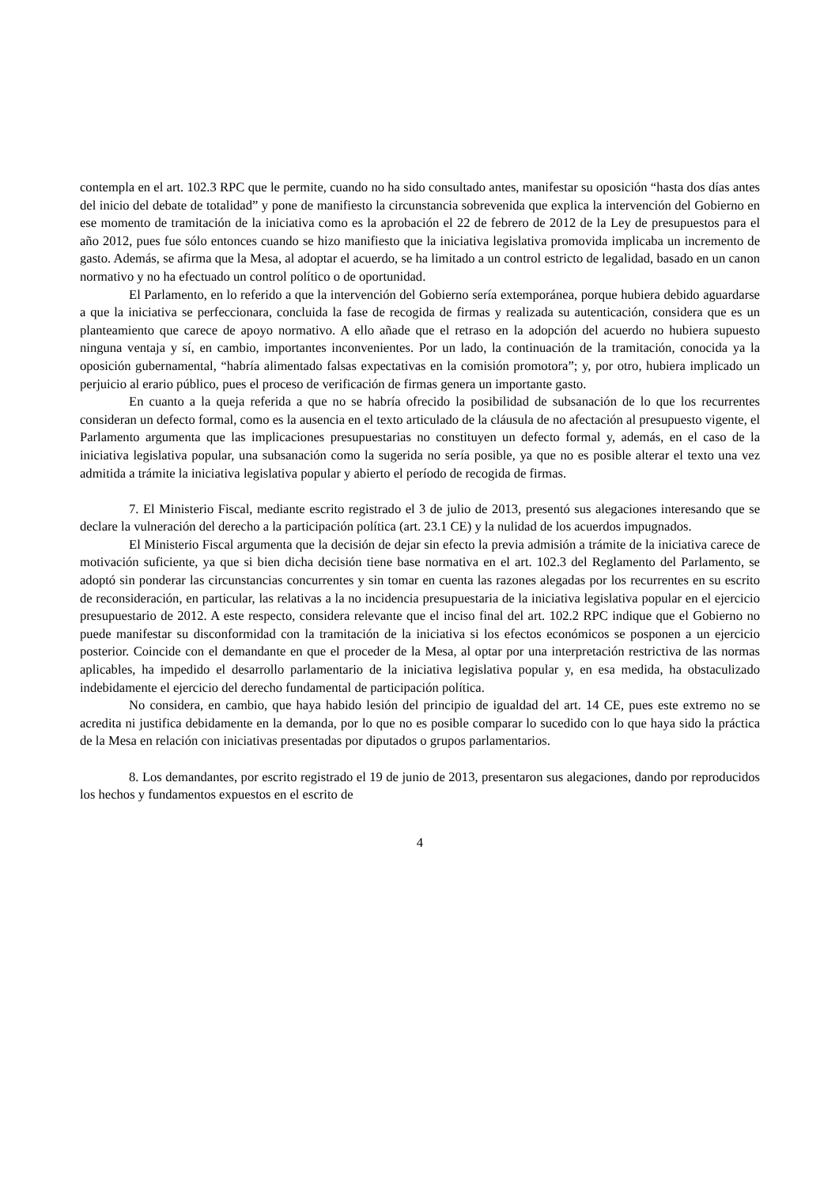contempla en el art. 102.3 RPC que le permite, cuando no ha sido consultado antes, manifestar su oposición “hasta dos días antes del inicio del debate de totalidad” y pone de manifiesto la circunstancia sobrevenida que explica la intervención del Gobierno en ese momento de tramitación de la iniciativa como es la aprobación el 22 de febrero de 2012 de la Ley de presupuestos para el año 2012, pues fue sólo entonces cuando se hizo manifiesto que la iniciativa legislativa promovida implicaba un incremento de gasto. Además, se afirma que la Mesa, al adoptar el acuerdo, se ha limitado a un control estricto de legalidad, basado en un canon normativo y no ha efectuado un control político o de oportunidad.
El Parlamento, en lo referido a que la intervención del Gobierno sería extemporánea, porque hubiera debido aguardarse a que la iniciativa se perfeccionara, concluida la fase de recogida de firmas y realizada su autenticación, considera que es un planteamiento que carece de apoyo normativo. A ello añade que el retraso en la adopción del acuerdo no hubiera supuesto ninguna ventaja y sí, en cambio, importantes inconvenientes. Por un lado, la continuación de la tramitación, conocida ya la oposición gubernamental, “habría alimentado falsas expectativas en la comisión promotora”; y, por otro, hubiera implicado un perjuicio al erario público, pues el proceso de verificación de firmas genera un importante gasto.
En cuanto a la queja referida a que no se habría ofrecido la posibilidad de subsanación de lo que los recurrentes consideran un defecto formal, como es la ausencia en el texto articulado de la cláusula de no afectación al presupuesto vigente, el Parlamento argumenta que las implicaciones presupuestarias no constituyen un defecto formal y, además, en el caso de la iniciativa legislativa popular, una subsanación como la sugerida no sería posible, ya que no es posible alterar el texto una vez admitida a trámite la iniciativa legislativa popular y abierto el período de recogida de firmas.
7. El Ministerio Fiscal, mediante escrito registrado el 3 de julio de 2013, presentó sus alegaciones interesando que se declare la vulneración del derecho a la participación política (art. 23.1 CE) y la nulidad de los acuerdos impugnados.
El Ministerio Fiscal argumenta que la decisión de dejar sin efecto la previa admisión a trámite de la iniciativa carece de motivación suficiente, ya que si bien dicha decisión tiene base normativa en el art. 102.3 del Reglamento del Parlamento, se adoptó sin ponderar las circunstancias concurrentes y sin tomar en cuenta las razones alegadas por los recurrentes en su escrito de reconsideración, en particular, las relativas a la no incidencia presupuestaria de la iniciativa legislativa popular en el ejercicio presupuestario de 2012. A este respecto, considera relevante que el inciso final del art. 102.2 RPC indique que el Gobierno no puede manifestar su disconformidad con la tramitación de la iniciativa si los efectos económicos se posponen a un ejercicio posterior. Coincide con el demandante en que el proceder de la Mesa, al optar por una interpretación restrictiva de las normas aplicables, ha impedido el desarrollo parlamentario de la iniciativa legislativa popular y, en esa medida, ha obstaculizado indebidamente el ejercicio del derecho fundamental de participación política.
No considera, en cambio, que haya habido lesión del principio de igualdad del art. 14 CE, pues este extremo no se acredita ni justifica debidamente en la demanda, por lo que no es posible comparar lo sucedido con lo que haya sido la práctica de la Mesa en relación con iniciativas presentadas por diputados o grupos parlamentarios.
8. Los demandantes, por escrito registrado el 19 de junio de 2013, presentaron sus alegaciones, dando por reproducidos los hechos y fundamentos expuestos en el escrito de
4